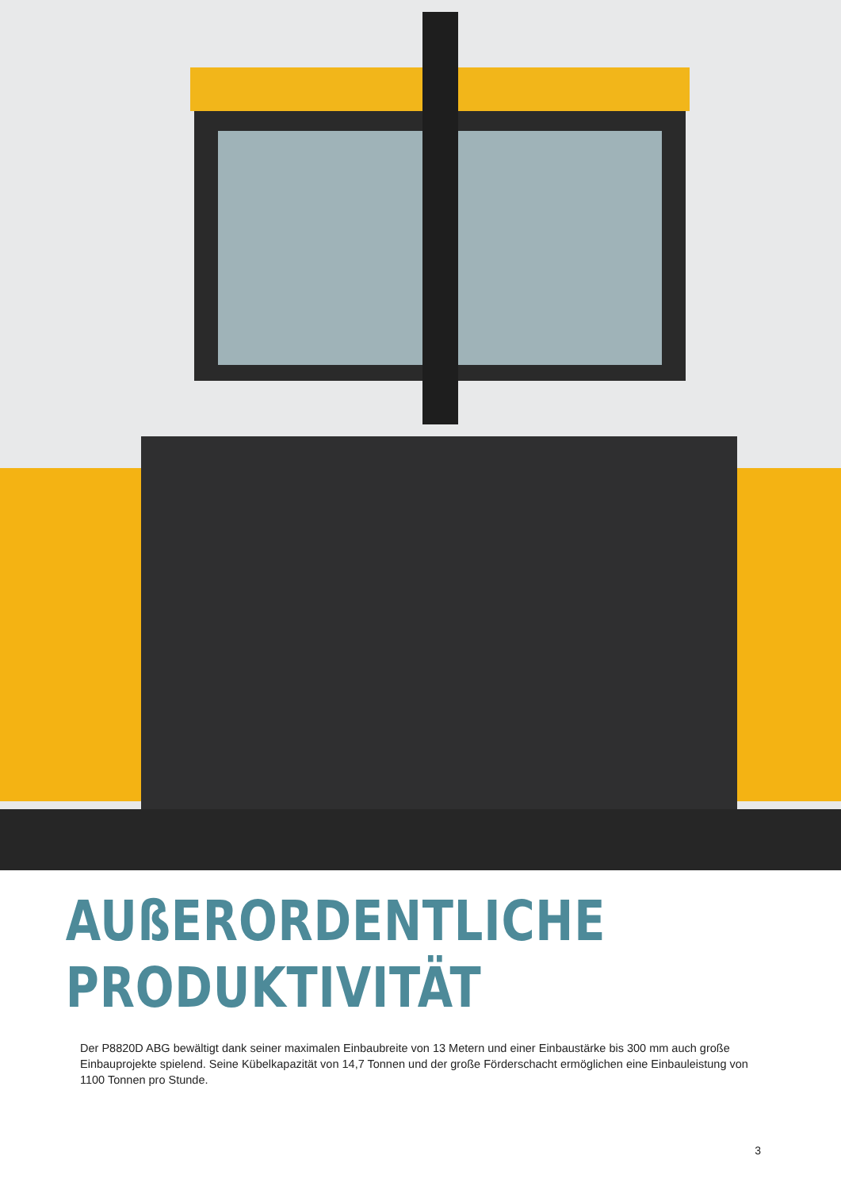AUßERORDENTLICHE
PRODUKTIVITÄT
Der P8820D ABG bewältigt dank seiner maximalen Einbaubreite von 13 Metern und einer Einbaustärke bis 300 mm auch große Einbauprojekte spielend. Seine Kübelkapazität von 14,7 Tonnen und der große Förderschacht ermöglichen eine Einbauleistung von 1100 Tonnen pro Stunde.
3